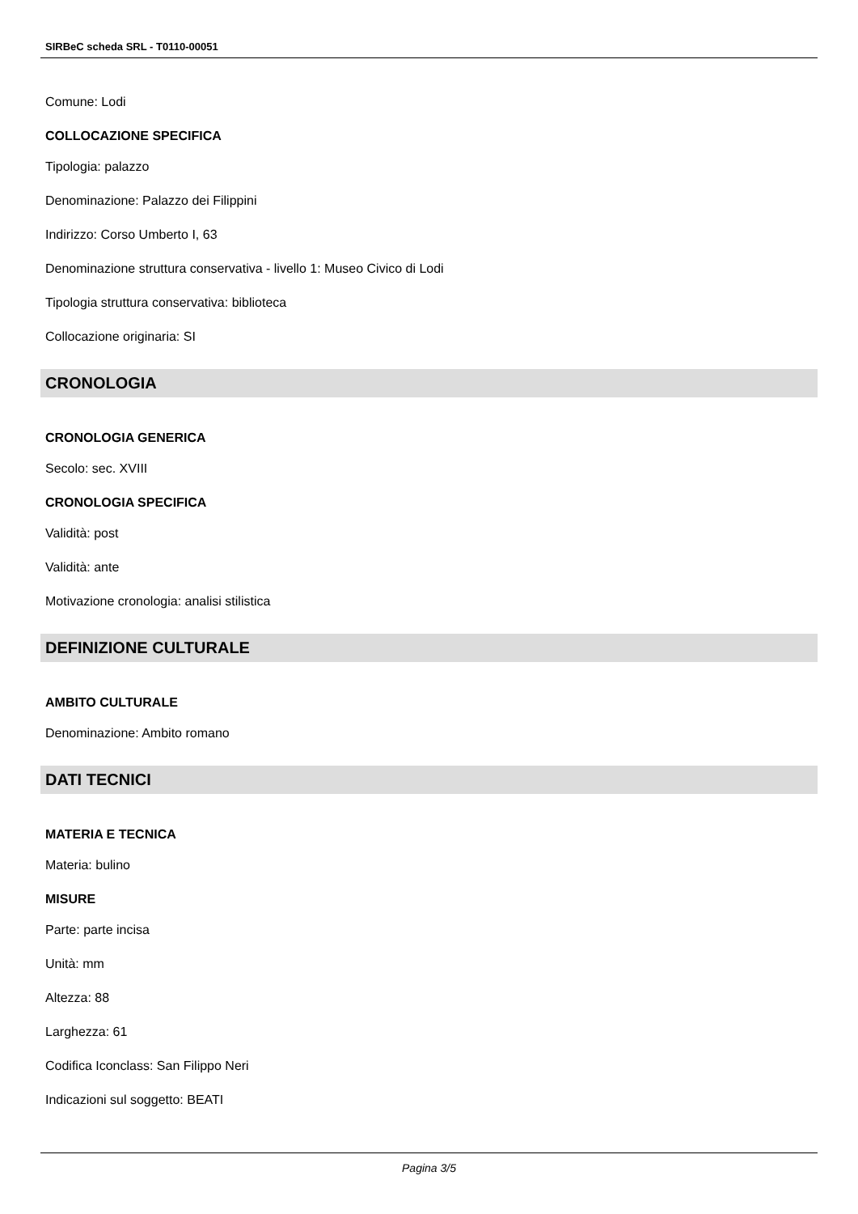SIRBeC scheda SRL - T0110-00051
Comune: Lodi
COLLOCAZIONE SPECIFICA
Tipologia: palazzo
Denominazione: Palazzo dei Filippini
Indirizzo: Corso Umberto I, 63
Denominazione struttura conservativa - livello 1: Museo Civico di Lodi
Tipologia struttura conservativa: biblioteca
Collocazione originaria: SI
CRONOLOGIA
CRONOLOGIA GENERICA
Secolo: sec. XVIII
CRONOLOGIA SPECIFICA
Validità: post
Validità: ante
Motivazione cronologia: analisi stilistica
DEFINIZIONE CULTURALE
AMBITO CULTURALE
Denominazione: Ambito romano
DATI TECNICI
MATERIA E TECNICA
Materia: bulino
MISURE
Parte: parte incisa
Unità: mm
Altezza: 88
Larghezza: 61
Codifica Iconclass: San Filippo Neri
Indicazioni sul soggetto: BEATI
Pagina 3/5